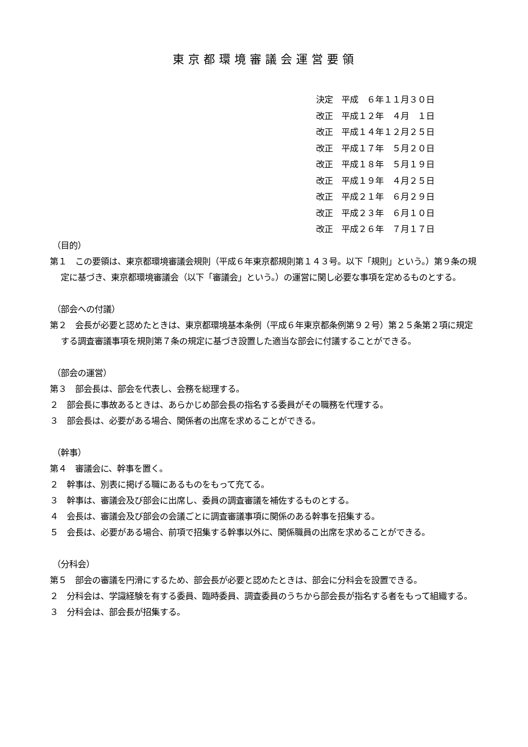東京都環境審議会運営要領
決定　平成　６年１１月３０日 改正　平成１２年　４月　１日 改正　平成１４年１２月２５日 改正　平成１７年　５月２０日 改正　平成１８年　５月１９日 改正　平成１９年　４月２５日 改正　平成２１年　６月２９日 改正　平成２３年　６月１０日 改正　平成２６年　７月１７日
（目的）
第１　この要領は、東京都環境審議会規則（平成６年東京都規則第１４３号。以下「規則」という。）第９条の規定に基づき、東京都環境審議会（以下「審議会」という。）の運営に関し必要な事項を定めるものとする。
（部会への付議）
第２　会長が必要と認めたときは、東京都環境基本条例（平成６年東京都条例第９２号）第２５条第２項に規定する調査審議事項を規則第７条の規定に基づき設置した適当な部会に付議することができる。
（部会の運営）
第３　部会長は、部会を代表し、会務を総理する。
２　部会長に事故あるときは、あらかじめ部会長の指名する委員がその職務を代理する。
３　部会長は、必要がある場合、関係者の出席を求めることができる。
（幹事）
第４　審議会に、幹事を置く。
２　幹事は、別表に掲げる職にあるものをもって充てる。
３　幹事は、審議会及び部会に出席し、委員の調査審議を補佐するものとする。
４　会長は、審議会及び部会の会議ごとに調査審議事項に関係のある幹事を招集する。
５　会長は、必要がある場合、前項で招集する幹事以外に、関係職員の出席を求めることができる。
（分科会）
第５　部会の審議を円滑にするため、部会長が必要と認めたときは、部会に分科会を設置できる。
２　分科会は、学識経験を有する委員、臨時委員、調査委員のうちから部会長が指名する者をもって組織する。
３　分科会は、部会長が招集する。